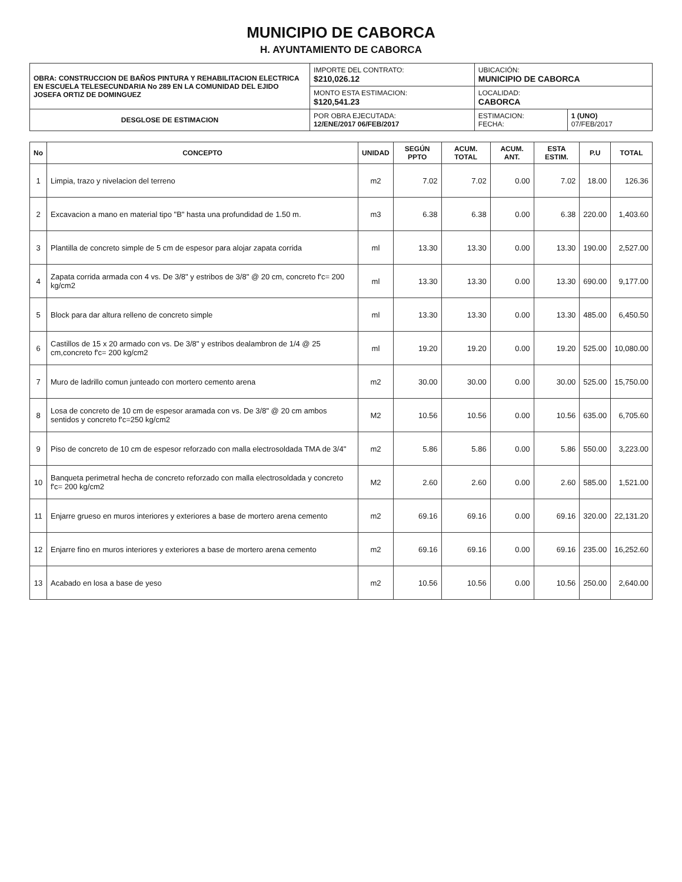MUNICIPIO DE CABORCA
H. AYUNTAMIENTO DE CABORCA
| OBRA: CONSTRUCCION DE BAÑOS PINTURA Y REHABILITACION ELECTRICA EN ESCUELA TELESECUNDARIA No 289 EN LA COMUNIDAD DEL EJIDO JOSEFA ORTIZ DE DOMINGUEZ | IMPORTE DEL CONTRATO: $210,026.12 | UBICACIÓN: MUNICIPIO DE CABORCA | |
| | MONTO ESTA ESTIMACION: $120,541.23 | LOCALIDAD: CABORCA | |
| DESGLOSE DE ESTIMACION | POR OBRA EJECUTADA: 12/ENE/2017 06/FEB/2017 | ESTIMACION: FECHA: | 1 (UNO) 07/FEB/2017 |
| No | CONCEPTO | UNIDAD | SEGÚN PPTO | ACUM. TOTAL | ACUM. ANT. | ESTA ESTIM. | P.U | TOTAL |
| --- | --- | --- | --- | --- | --- | --- | --- | --- |
| 1 | Limpia, trazo y nivelacion del terreno | m2 | 7.02 | 7.02 | 0.00 | 7.02 | 18.00 | 126.36 |
| 2 | Excavacion a mano en material tipo "B" hasta una profundidad de 1.50 m. | m3 | 6.38 | 6.38 | 0.00 | 6.38 | 220.00 | 1,403.60 |
| 3 | Plantilla de concreto simple de 5 cm de espesor para alojar zapata corrida | ml | 13.30 | 13.30 | 0.00 | 13.30 | 190.00 | 2,527.00 |
| 4 | Zapata corrida armada con 4 vs. De 3/8" y estribos de 3/8" @ 20 cm, concreto f'c= 200 kg/cm2 | ml | 13.30 | 13.30 | 0.00 | 13.30 | 690.00 | 9,177.00 |
| 5 | Block para dar altura relleno de concreto simple | ml | 13.30 | 13.30 | 0.00 | 13.30 | 485.00 | 6,450.50 |
| 6 | Castillos de 15 x 20 armado con vs. De 3/8" y estribos dealambron de 1/4 @ 25 cm,concreto f'c= 200 kg/cm2 | ml | 19.20 | 19.20 | 0.00 | 19.20 | 525.00 | 10,080.00 |
| 7 | Muro de ladrillo comun junteado con mortero cemento arena | m2 | 30.00 | 30.00 | 0.00 | 30.00 | 525.00 | 15,750.00 |
| 8 | Losa de concreto de 10 cm de espesor aramada con vs. De 3/8" @ 20 cm ambos sentidos y concreto f'c=250 kg/cm2 | M2 | 10.56 | 10.56 | 0.00 | 10.56 | 635.00 | 6,705.60 |
| 9 | Piso de concreto de 10 cm de espesor reforzado con malla electrosoldada TMA de 3/4" | m2 | 5.86 | 5.86 | 0.00 | 5.86 | 550.00 | 3,223.00 |
| 10 | Banqueta perimetral hecha de concreto reforzado con malla electrosoldada y concreto f'c= 200 kg/cm2 | M2 | 2.60 | 2.60 | 0.00 | 2.60 | 585.00 | 1,521.00 |
| 11 | Enjarre grueso en muros interiores y exteriores a base de mortero arena cemento | m2 | 69.16 | 69.16 | 0.00 | 69.16 | 320.00 | 22,131.20 |
| 12 | Enjarre fino en muros interiores y exteriores a base de mortero arena cemento | m2 | 69.16 | 69.16 | 0.00 | 69.16 | 235.00 | 16,252.60 |
| 13 | Acabado en losa a base de yeso | m2 | 10.56 | 10.56 | 0.00 | 10.56 | 250.00 | 2,640.00 |